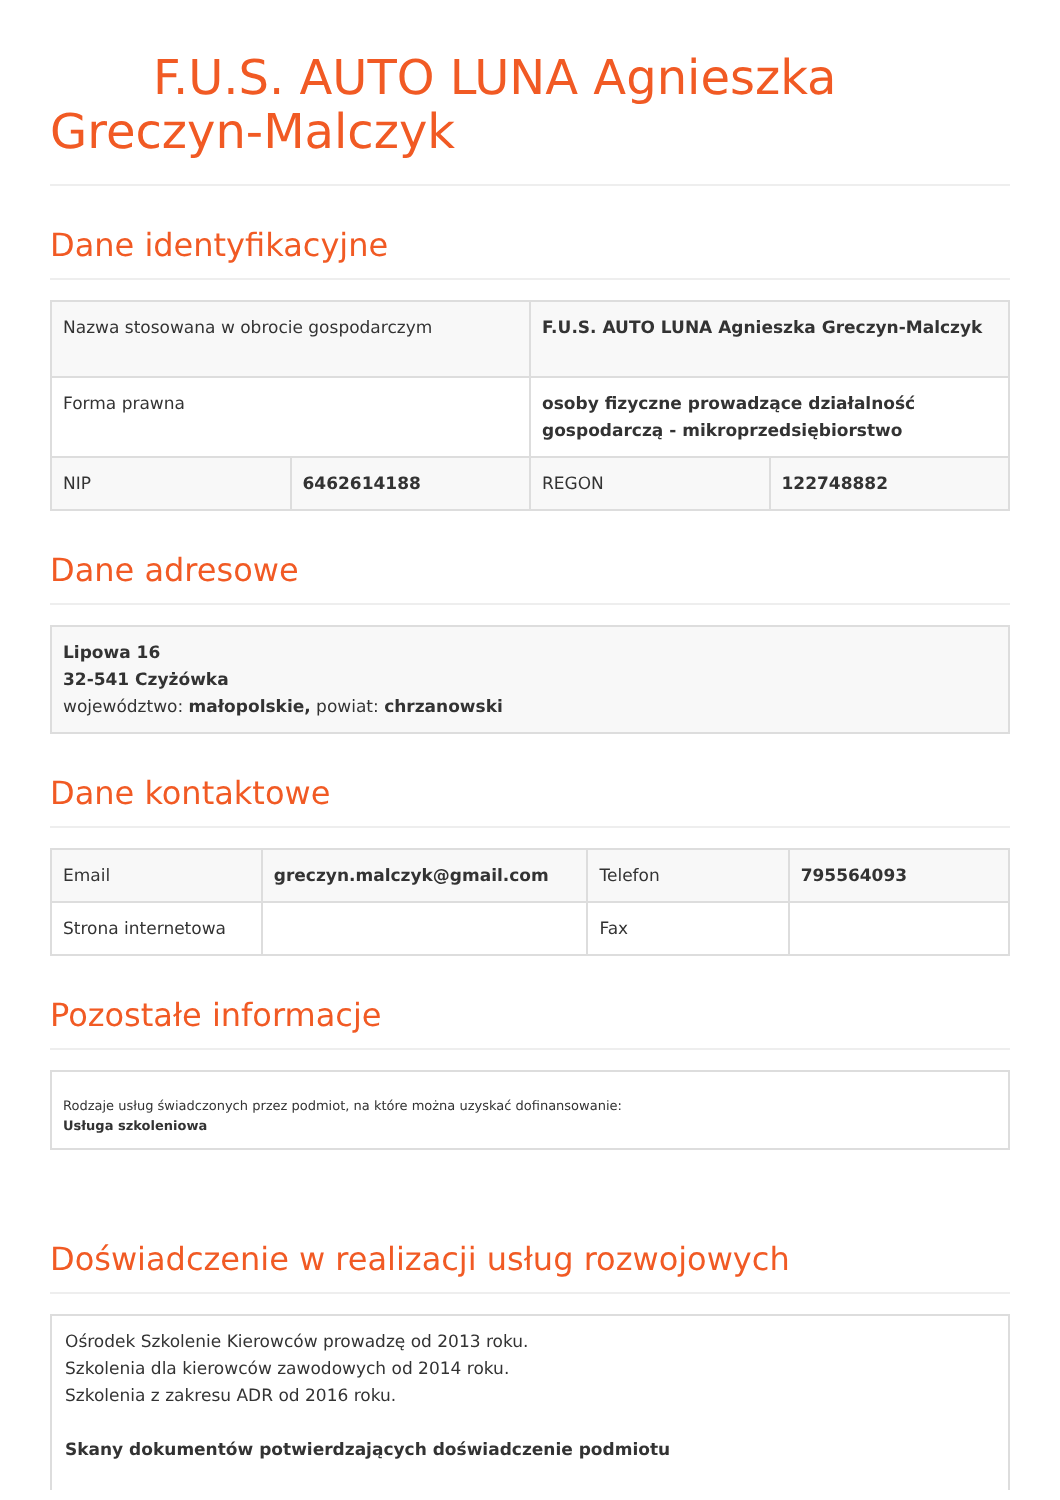F.U.S. AUTO LUNA Agnieszka Greczyn-Malczyk
Dane identyfikacyjne
| Nazwa stosowana w obrocie gospodarczym | | F.U.S. AUTO LUNA Agnieszka Greczyn-Malczyk | |
| Forma prawna | | osoby fizyczne prowadzące działalność gospodarczą - mikroprzedsiębiorstwo | |
| NIP | 6462614188 | REGON | 122748882 |
Dane adresowe
Lipowa 16
32-541 Czyżówka
województwo: małopolskie, powiat: chrzanowski
Dane kontaktowe
| Email | greczyn.malczyk@gmail.com | Telefon | 795564093 |
| Strona internetowa | | Fax | |
Pozostałe informacje
Rodzaje usług świadczonych przez podmiot, na które można uzyskać dofinansowanie:
Usługa szkoleniowa
Doświadczenie w realizacji usług rozwojowych
Ośrodek Szkolenie Kierowców prowadzę od 2013 roku.
Szkolenia dla kierowców zawodowych od 2014 roku.
Szkolenia z zakresu ADR od 2016 roku.
Skany dokumentów potwierdzających doświadczenie podmiotu